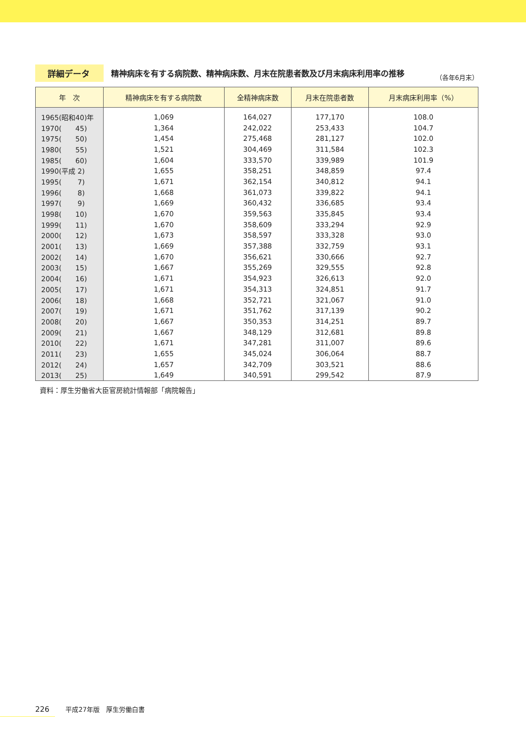詳細データ
精神病床を有する病院数、精神病床数、月末在院患者数及び月末病床利用率の推移
（各年6月末）
| 年 次 | 精神病床を有する病院数 | 全精神病床数 | 月末在院患者数 | 月末病床利用率（%） |
| --- | --- | --- | --- | --- |
| 1965(昭和40)年 | 1,069 | 164,027 | 177,170 | 108.0 |
| 1970( 45) | 1,364 | 242,022 | 253,433 | 104.7 |
| 1975( 50) | 1,454 | 275,468 | 281,127 | 102.0 |
| 1980( 55) | 1,521 | 304,469 | 311,584 | 102.3 |
| 1985( 60) | 1,604 | 333,570 | 339,989 | 101.9 |
| 1990(平成 2) | 1,655 | 358,251 | 348,859 | 97.4 |
| 1995( 7) | 1,671 | 362,154 | 340,812 | 94.1 |
| 1996( 8) | 1,668 | 361,073 | 339,822 | 94.1 |
| 1997( 9) | 1,669 | 360,432 | 336,685 | 93.4 |
| 1998( 10) | 1,670 | 359,563 | 335,845 | 93.4 |
| 1999( 11) | 1,670 | 358,609 | 333,294 | 92.9 |
| 2000( 12) | 1,673 | 358,597 | 333,328 | 93.0 |
| 2001( 13) | 1,669 | 357,388 | 332,759 | 93.1 |
| 2002( 14) | 1,670 | 356,621 | 330,666 | 92.7 |
| 2003( 15) | 1,667 | 355,269 | 329,555 | 92.8 |
| 2004( 16) | 1,671 | 354,923 | 326,613 | 92.0 |
| 2005( 17) | 1,671 | 354,313 | 324,851 | 91.7 |
| 2006( 18) | 1,668 | 352,721 | 321,067 | 91.0 |
| 2007( 19) | 1,671 | 351,762 | 317,139 | 90.2 |
| 2008( 20) | 1,667 | 350,353 | 314,251 | 89.7 |
| 2009( 21) | 1,667 | 348,129 | 312,681 | 89.8 |
| 2010( 22) | 1,671 | 347,281 | 311,007 | 89.6 |
| 2011( 23) | 1,655 | 345,024 | 306,064 | 88.7 |
| 2012( 24) | 1,657 | 342,709 | 303,521 | 88.6 |
| 2013( 25) | 1,649 | 340,591 | 299,542 | 87.9 |
資料：厚生労働省大臣官房統計情報部「病院報告」
226 平成27年版　厚生労働白書